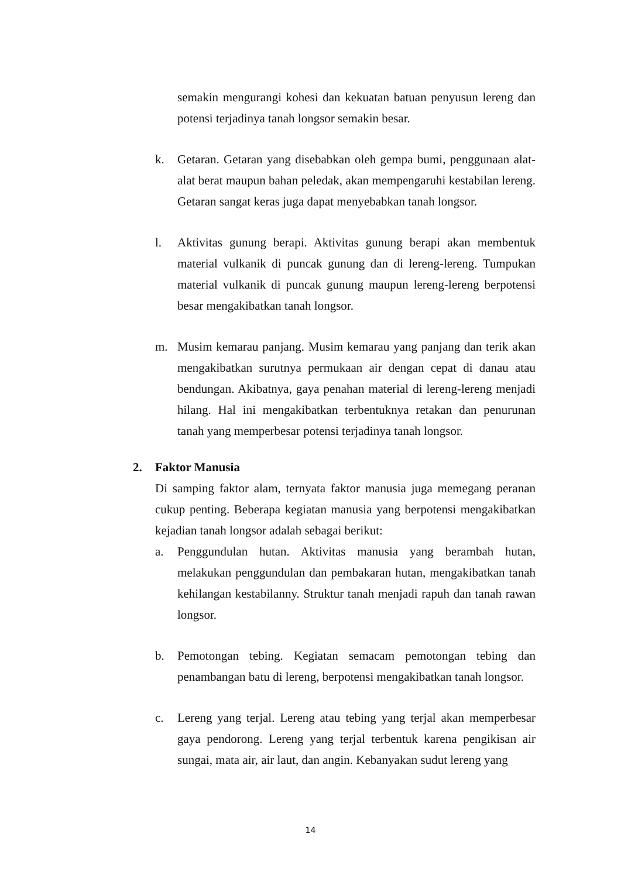semakin mengurangi kohesi dan kekuatan batuan penyusun lereng dan potensi terjadinya tanah longsor semakin besar.
k. Getaran. Getaran yang disebabkan oleh gempa bumi, penggunaan alat-alat berat maupun bahan peledak, akan mempengaruhi kestabilan lereng. Getaran sangat keras juga dapat menyebabkan tanah longsor.
l. Aktivitas gunung berapi. Aktivitas gunung berapi akan membentuk material vulkanik di puncak gunung dan di lereng-lereng. Tumpukan material vulkanik di puncak gunung maupun lereng-lereng berpotensi besar mengakibatkan tanah longsor.
m. Musim kemarau panjang. Musim kemarau yang panjang dan terik akan mengakibatkan surutnya permukaan air dengan cepat di danau atau bendungan. Akibatnya, gaya penahan material di lereng-lereng menjadi hilang. Hal ini mengakibatkan terbentuknya retakan dan penurunan tanah yang memperbesar potensi terjadinya tanah longsor.
2. Faktor Manusia
Di samping faktor alam, ternyata faktor manusia juga memegang peranan cukup penting. Beberapa kegiatan manusia yang berpotensi mengakibatkan kejadian tanah longsor adalah sebagai berikut:
a. Penggundulan hutan. Aktivitas manusia yang berambah hutan, melakukan penggundulan dan pembakaran hutan, mengakibatkan tanah kehilangan kestabilanny. Struktur tanah menjadi rapuh dan tanah rawan longsor.
b. Pemotongan tebing. Kegiatan semacam pemotongan tebing dan penambangan batu di lereng, berpotensi mengakibatkan tanah longsor.
c. Lereng yang terjal. Lereng atau tebing yang terjal akan memperbesar gaya pendorong. Lereng yang terjal terbentuk karena pengikisan air sungai, mata air, air laut, dan angin. Kebanyakan sudut lereng yang
14